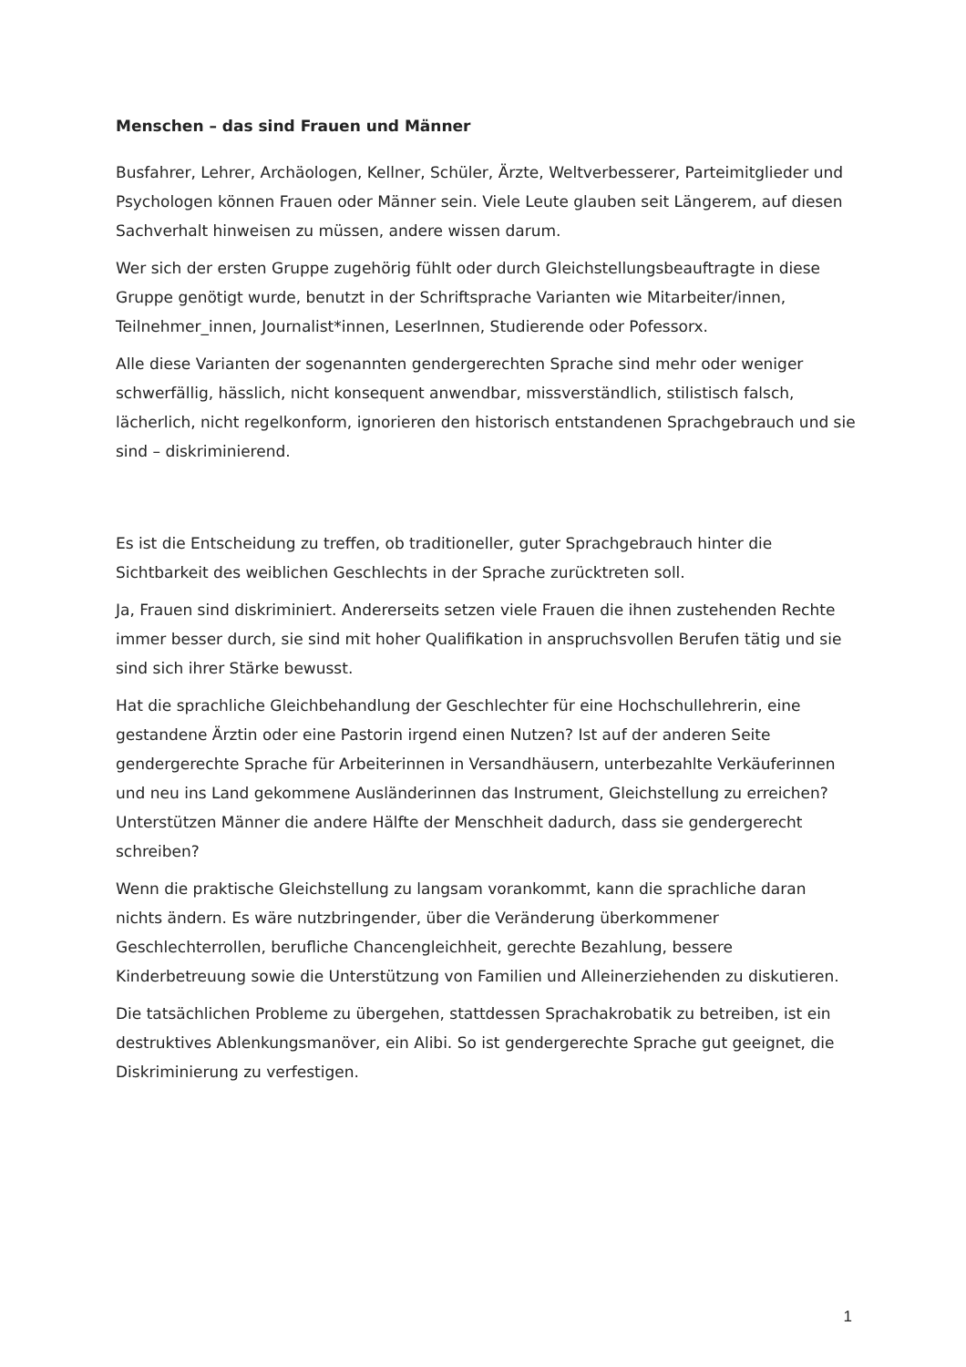Menschen – das sind Frauen und Männer
Busfahrer, Lehrer, Archäologen, Kellner, Schüler, Ärzte, Weltverbesserer, Partei­mitglieder und Psychologen können Frauen oder Männer sein. Viele Leute glauben seit Längerem, auf diesen Sachverhalt hinweisen zu müssen, andere wissen darum.
Wer sich der ersten Gruppe zugehörig fühlt oder durch Gleichstellungsbeauftragte in diese Gruppe genötigt wurde, benutzt in der Schriftsprache Varianten wie Mitarbeiter/innen, Teilnehmer_innen, Journalist*innen, LeserInnen, Studierende oder Pofessorx.
Alle diese Varianten der sogenannten gendergerechten Sprache sind mehr oder weniger schwerfällig, hässlich, nicht konsequent anwendbar, missverständlich, stilistisch falsch, lächerlich, nicht regelkonform, ignorieren den historisch entstandenen Sprachgebrauch und sie sind – diskriminierend.
Es ist die Entscheidung zu treffen, ob traditioneller, guter Sprachgebrauch hinter die Sichtbarkeit des weiblichen Geschlechts in der Sprache zurücktreten soll.
Ja, Frauen sind diskriminiert. Andererseits setzen viele Frauen die ihnen zustehenden Rechte immer besser durch, sie sind mit hoher Qualifikation in anspruchsvollen Berufen tätig und sie sind sich ihrer Stärke bewusst.
Hat die sprachliche Gleichbehandlung der Geschlechter für eine Hochschullehrerin, eine gestandene Ärztin oder eine Pastorin irgend einen Nutzen? Ist auf der anderen Seite gendergerechte Sprache für Arbeiterinnen in Versandhäusern, unterbezahlte Verkäuferinnen und neu ins Land gekommene Ausländerinnen das Instrument, Gleichstellung zu erreichen? Unterstützen Männer die andere Hälfte der Menschheit dadurch, dass sie gendergerecht schreiben?
Wenn die praktische Gleichstellung zu langsam vorankommt, kann die sprachliche daran nichts ändern. Es wäre nutzbringender, über die Veränderung überkommener Geschlechterrollen, berufliche Chancengleichheit, gerechte Bezahlung, bessere Kinderbetreuung sowie die Unterstützung von Familien und Alleinerziehenden zu diskutieren.
Die tatsächlichen Probleme zu übergehen, stattdessen Sprachakrobatik zu betreiben, ist ein destruktives Ablenkungsmanöver, ein Alibi. So ist gendergerechte Sprache gut geeignet, die Diskriminierung zu verfestigen.
1